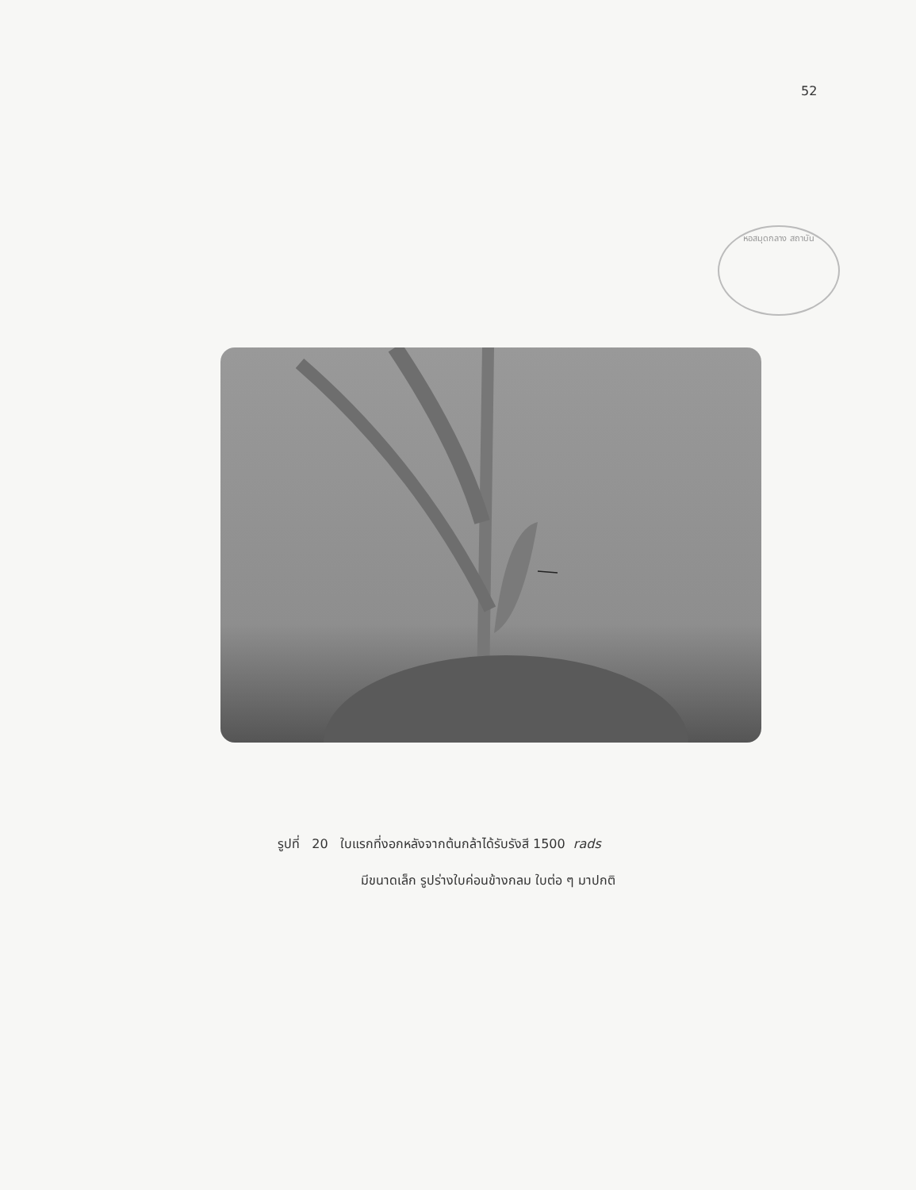52
หอสมุดกลาง สถาบัน
รูปที่ 20 ใบแรกที่งอกหลังจากต้นกล้าได้รับรังสี 1500 rads
มีขนาดเล็ก รูปร่างใบค่อนข้างกลม ใบต่อ ๆ มาปกติ